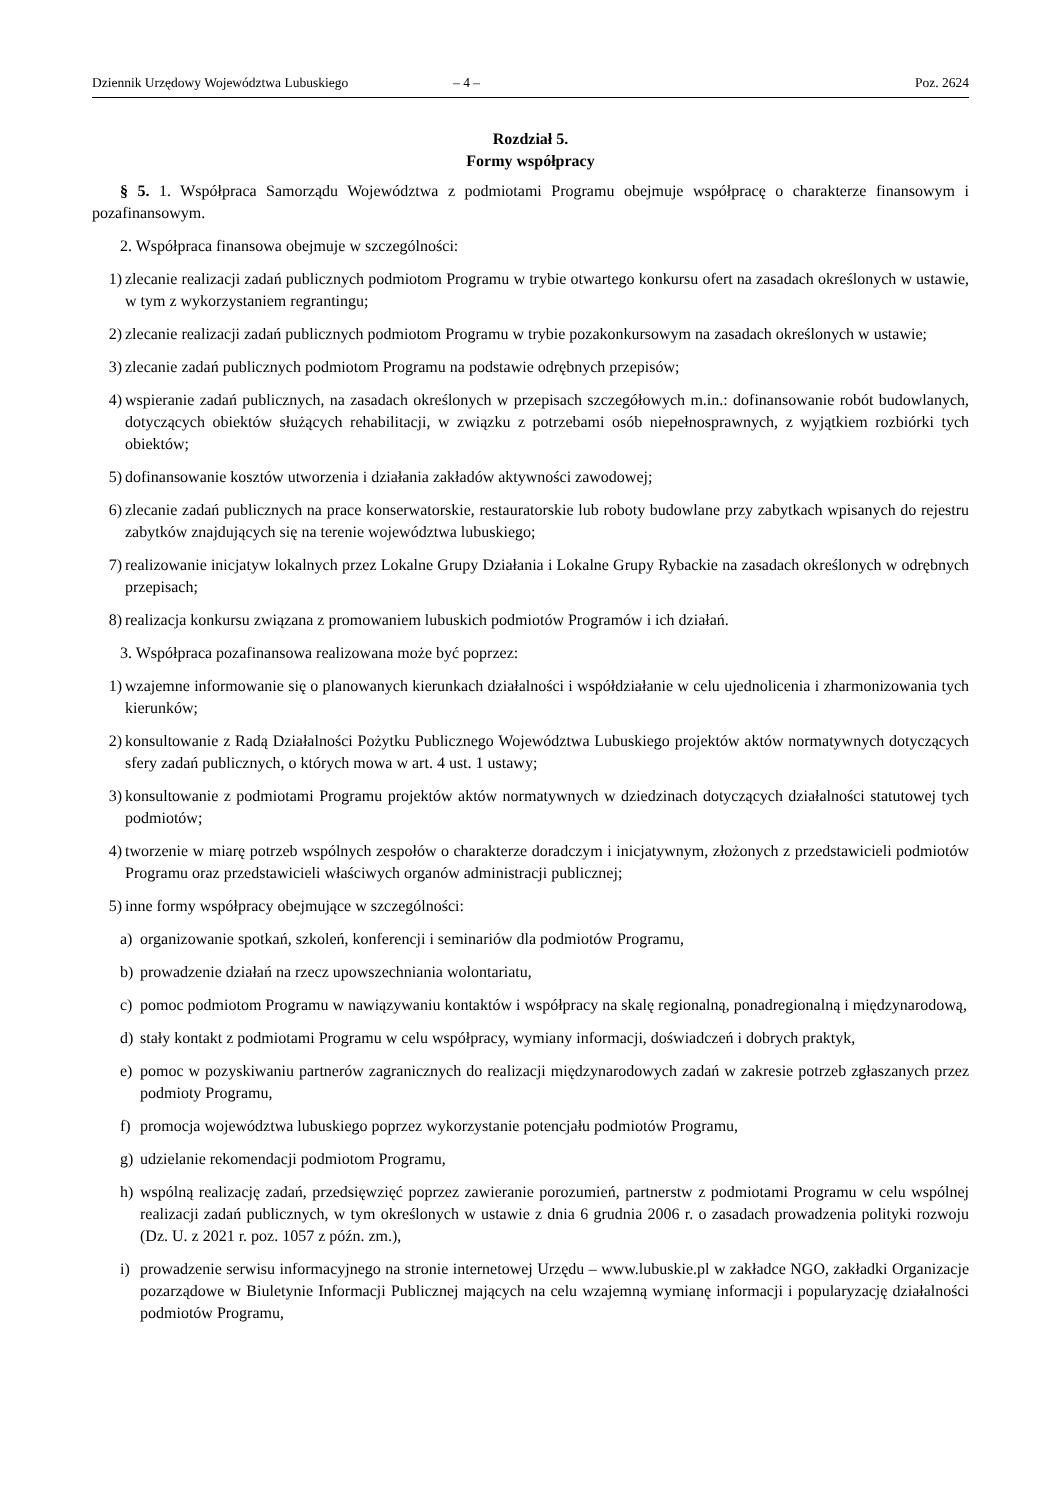Dziennik Urzędowy Województwa Lubuskiego – 4 – Poz. 2624
Rozdział 5.
Formy współpracy
§ 5. 1. Współpraca Samorządu Województwa z podmiotami Programu obejmuje współpracę o charakterze finansowym i pozafinansowym.
2. Współpraca finansowa obejmuje w szczególności:
1) zlecanie realizacji zadań publicznych podmiotom Programu w trybie otwartego konkursu ofert na zasadach określonych w ustawie, w tym z wykorzystaniem regrantingu;
2) zlecanie realizacji zadań publicznych podmiotom Programu w trybie pozakonkursowym na zasadach określonych w ustawie;
3) zlecanie zadań publicznych podmiotom Programu na podstawie odrębnych przepisów;
4) wspieranie zadań publicznych, na zasadach określonych w przepisach szczegółowych m.in.: dofinansowanie robót budowlanych, dotyczących obiektów służących rehabilitacji, w związku z potrzebami osób niepełnosprawnych, z wyjątkiem rozbiórki tych obiektów;
5) dofinansowanie kosztów utworzenia i działania zakładów aktywności zawodowej;
6) zlecanie zadań publicznych na prace konserwatorskie, restauratorskie lub roboty budowlane przy zabytkach wpisanych do rejestru zabytków znajdujących się na terenie województwa lubuskiego;
7) realizowanie inicjatyw lokalnych przez Lokalne Grupy Działania i Lokalne Grupy Rybackie na zasadach określonych w odrębnych przepisach;
8) realizacja konkursu związana z promowaniem lubuskich podmiotów Programów i ich działań.
3. Współpraca pozafinansowa realizowana może być poprzez:
1) wzajemne informowanie się o planowanych kierunkach działalności i współdziałanie w celu ujednolicenia i zharmonizowania tych kierunków;
2) konsultowanie z Radą Działalności Pożytku Publicznego Województwa Lubuskiego projektów aktów normatywnych dotyczących sfery zadań publicznych, o których mowa w art. 4 ust. 1 ustawy;
3) konsultowanie z podmiotami Programu projektów aktów normatywnych w dziedzinach dotyczących działalności statutowej tych podmiotów;
4) tworzenie w miarę potrzeb wspólnych zespołów o charakterze doradczym i inicjatywnym, złożonych z przedstawicieli podmiotów Programu oraz przedstawicieli właściwych organów administracji publicznej;
5) inne formy współpracy obejmujące w szczególności:
a) organizowanie spotkań, szkoleń, konferencji i seminariów dla podmiotów Programu,
b) prowadzenie działań na rzecz upowszechniania wolontariatu,
c) pomoc podmiotom Programu w nawiązywaniu kontaktów i współpracy na skalę regionalną, ponadregionalną i międzynarodową,
d) stały kontakt z podmiotami Programu w celu współpracy, wymiany informacji, doświadczeń i dobrych praktyk,
e) pomoc w pozyskiwaniu partnerów zagranicznych do realizacji międzynarodowych zadań w zakresie potrzeb zgłaszanych przez podmioty Programu,
f) promocja województwa lubuskiego poprzez wykorzystanie potencjału podmiotów Programu,
g) udzielanie rekomendacji podmiotom Programu,
h) wspólną realizację zadań, przedsięwzięć poprzez zawieranie porozumień, partnerstw z podmiotami Programu w celu wspólnej realizacji zadań publicznych, w tym określonych w ustawie z dnia 6 grudnia 2006 r. o zasadach prowadzenia polityki rozwoju (Dz. U. z 2021 r. poz. 1057 z późn. zm.),
i) prowadzenie serwisu informacyjnego na stronie internetowej Urzędu – www.lubuskie.pl w zakładce NGO, zakładki Organizacje pozarządowe w Biuletynie Informacji Publicznej mających na celu wzajemną wymianę informacji i popularyzację działalności podmiotów Programu,